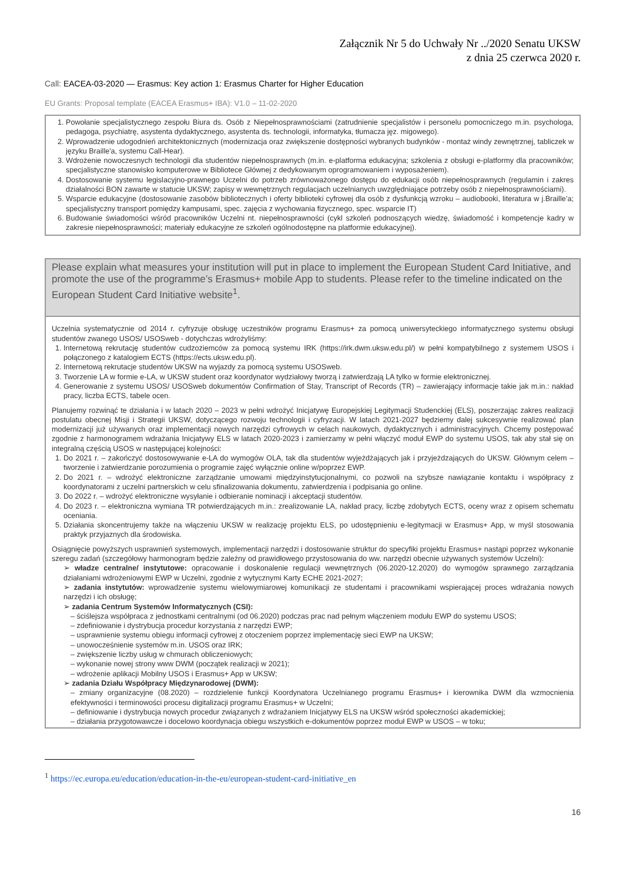Załącznik Nr 5 do Uchwały Nr ../2020 Senatu UKSW
z dnia 25 czerwca 2020 r.
Call: EACEA-03-2020 — Erasmus: Key action 1: Erasmus Charter for Higher Education
EU Grants: Proposal template (EACEA Erasmus+ IBA): V1.0 – 11-02-2020
1. Powołanie specjalistycznego zespołu Biura ds. Osób z Niepełnosprawnościami (zatrudnienie specjalistów i personelu pomocniczego m.in. psychologa, pedagoga, psychiatrę, asystenta dydaktycznego, asystenta ds. technologii, informatyka, tłumacza jęz. migowego).
2. Wprowadzenie udogodnień architektonicznych (modernizacja oraz zwiększenie dostępności wybranych budynków - montaż windy zewnętrznej, tabliczek w języku Braille'a, systemu Call-Hear).
3. Wdrożenie nowoczesnych technologii dla studentów niepełnosprawnych (m.in. e-platforma edukacyjna; szkolenia z obsługi e-platformy dla pracowników; specjalistyczne stanowisko komputerowe w Bibliotece Głównej z dedykowanym oprogramowaniem i wyposażeniem).
4. Dostosowanie systemu legislacyjno-prawnego Uczelni do potrzeb zrównoważonego dostępu do edukacji osób niepełnosprawnych (regulamin i zakres działalności BON zawarte w statucie UKSW; zapisy w wewnętrznych regulacjach uczelnianych uwzględniające potrzeby osób z niepełnosprawnościami).
5. Wsparcie edukacyjne (dostosowanie zasobów bibliotecznych i oferty biblioteki cyfrowej dla osób z dysfunkcją wzroku – audiobooki, literatura w j.Braille’a; specjalistyczny transport pomiędzy kampusami, spec. zajęcia z wychowania fizycznego, spec. wsparcie IT)
6. Budowanie świadomości wśród pracowników Uczelni nt. niepełnosprawności (cykl szkoleń podnoszących wiedzę, świadomość i kompetencje kadry w zakresie niepełnosprawności; materiały edukacyjne ze szkoleń ogólnodostępne na platformie edukacyjnej).
Please explain what measures your institution will put in place to implement the European Student Card Initiative, and promote the use of the programme’s Erasmus+ mobile App to students. Please refer to the timeline indicated on the European Student Card Initiative website<sup>1</sup>.
Uczelnia systematycznie od 2014 r. cyfryzuje obsługę uczestników programu Erasmus+ za pomocą uniwersyteckiego informatycznego systemu obsługi studentów zwanego USOS/ USOSweb - dotychczas wdrożyliśmy:
1. Internetową rekrutację studentów cudzoziemców za pomocą systemu IRK (https://irk.dwm.uksw.edu.pl/) w pełni kompatybilnego z systemem USOS i połączonego z katalogiem ECTS (https://ects.uksw.edu.pl).
2. Internetową rekrutacje studentów UKSW na wyjazdy za pomocą systemu USOSweb.
3. Tworzenie LA w formie e-LA, w UKSW student oraz koordynator wydziałowy tworzą i zatwierdzają LA tylko w formie elektronicznej.
4. Generowanie z systemu USOS/ USOSweb dokumentów Confirmation of Stay, Transcript of Records (TR) – zawierający informacje takie jak m.in.: nakład pracy, liczba ECTS, tabele ocen.
Planujemy rozwinąć te działania i w latach 2020 – 2023 w pełni wdrożyć Inicjatywę Europejskiej Legitymacji Studenckiej (ELS), poszerzając zakres realizacji postulatu obecnej Misji i Strategii UKSW, dotyczącego rozwoju technologii i cyfryzacji. W latach 2021-2027 będziemy dalej sukcesywnie realizować plan modernizacji już używanych oraz implementacji nowych narzędzi cyfrowych w celach naukowych, dydaktycznych i administracyjnych. Chcemy postępować zgodnie z harmonogramem wdrażania Inicjatywy ELS w latach 2020-2023 i zamierzamy w pełni włączyć moduł EWP do systemu USOS, tak aby stał się on integralną częścią USOS w następującej kolejności:
1. Do 2021 r. – zakończyć dostosowywanie e-LA do wymogów OLA, tak dla studentów wyjeżdżających jak i przyjeżdzających do UKSW. Głównym celem – tworzenie i zatwierdzanie porozumienia o programie zajęć wyłącznie online w/poprzez EWP.
2. Do 2021 r. – wdrożyć elektroniczne zarządzanie umowami międzyinstytucjonalnymi, co pozwoli na szybsze nawiązanie kontaktu i współpracy z koordynatorami z uczelni partnerskich w celu sfinalizowania dokumentu, zatwierdzenia i podpisania go online.
3. Do 2022 r. – wdrożyć elektroniczne wysyłanie i odbieranie nominacji i akceptacji studentów.
4. Do 2023 r. – elektroniczna wymiana TR potwierdzających m.in.: zrealizowanie LA, nakład pracy, liczbę zdobytych ECTS, oceny wraz z opisem schematu oceniania.
5. Działania skoncentrujemy także na włączeniu UKSW w realizację projektu ELS, po udostępnieniu e-legitymacji w Erasmus+ App, w myśl stosowania praktyk przyjaznych dla środowiska.
Osiągnięcie powyższych usprawnień systemowych, implementacji narzędzi i dostosowanie struktur do specyfiki projektu Erasmus+ nastąpi poprzez wykonanie szeregu zadań (szczegółowy harmonogram będzie zależny od prawidłowego przystosowania do ww. narzędzi obecnie używanych systemów Uczelni):
➢ władze centralne/ instytutowe: opracowanie i doskonalenie regulacji wewnętrznych (06.2020-12.2020) do wymogów sprawnego zarządzania działaniami wdrożeniowymi EWP w Uczelni, zgodnie z wytycznymi Karty ECHE 2021-2027;
➢ zadania instytutów: wprowadzenie systemu wielowymiarowej komunikacji ze studentami i pracownikami wspierającej proces wdrażania nowych narzędzi i ich obsługę;
➢ zadania Centrum Systemów Informatycznych (CSI):
– ściślejsza współpraca z jednostkami centralnymi (od 06.2020) podczas prac nad pełnym włączeniem modułu EWP do systemu USOS;
– zdefiniowanie i dystrybucja procedur korzystania z narzędzi EWP;
– usprawnienie systemu obiegu informacji cyfrowej z otoczeniem poprzez implementację sieci EWP na UKSW;
– unowocześnienie systemów m.in. USOS oraz IRK;
– zwiększenie liczby usług w chmurach obliczeniowych;
– wykonanie nowej strony www DWM (początek realizacji w 2021);
– wdrożenie aplikacji Mobilny USOS i Erasmus+ App w UKSW;
➢ zadania Działu Współpracy Międzynarodowej (DWM):
– zmiany organizacyjne (08.2020) – rozdzielenie funkcji Koordynatora Uczelnianego programu Erasmus+ i kierownika DWM dla wzmocnienia efektywności i terminowości procesu digitalizacji programu Erasmus+ w Uczelni;
– definiowanie i dystrybucja nowych procedur związanych z wdrażaniem Inicjatywy ELS na UKSW wśród społeczności akademickiej;
– działania przygotowawcze i docelowo koordynacja obiegu wszystkich e-dokumentów poprzez moduł EWP w USOS – w toku;
<sup>1</sup> https://ec.europa.eu/education/education-in-the-eu/european-student-card-initiative_en
16